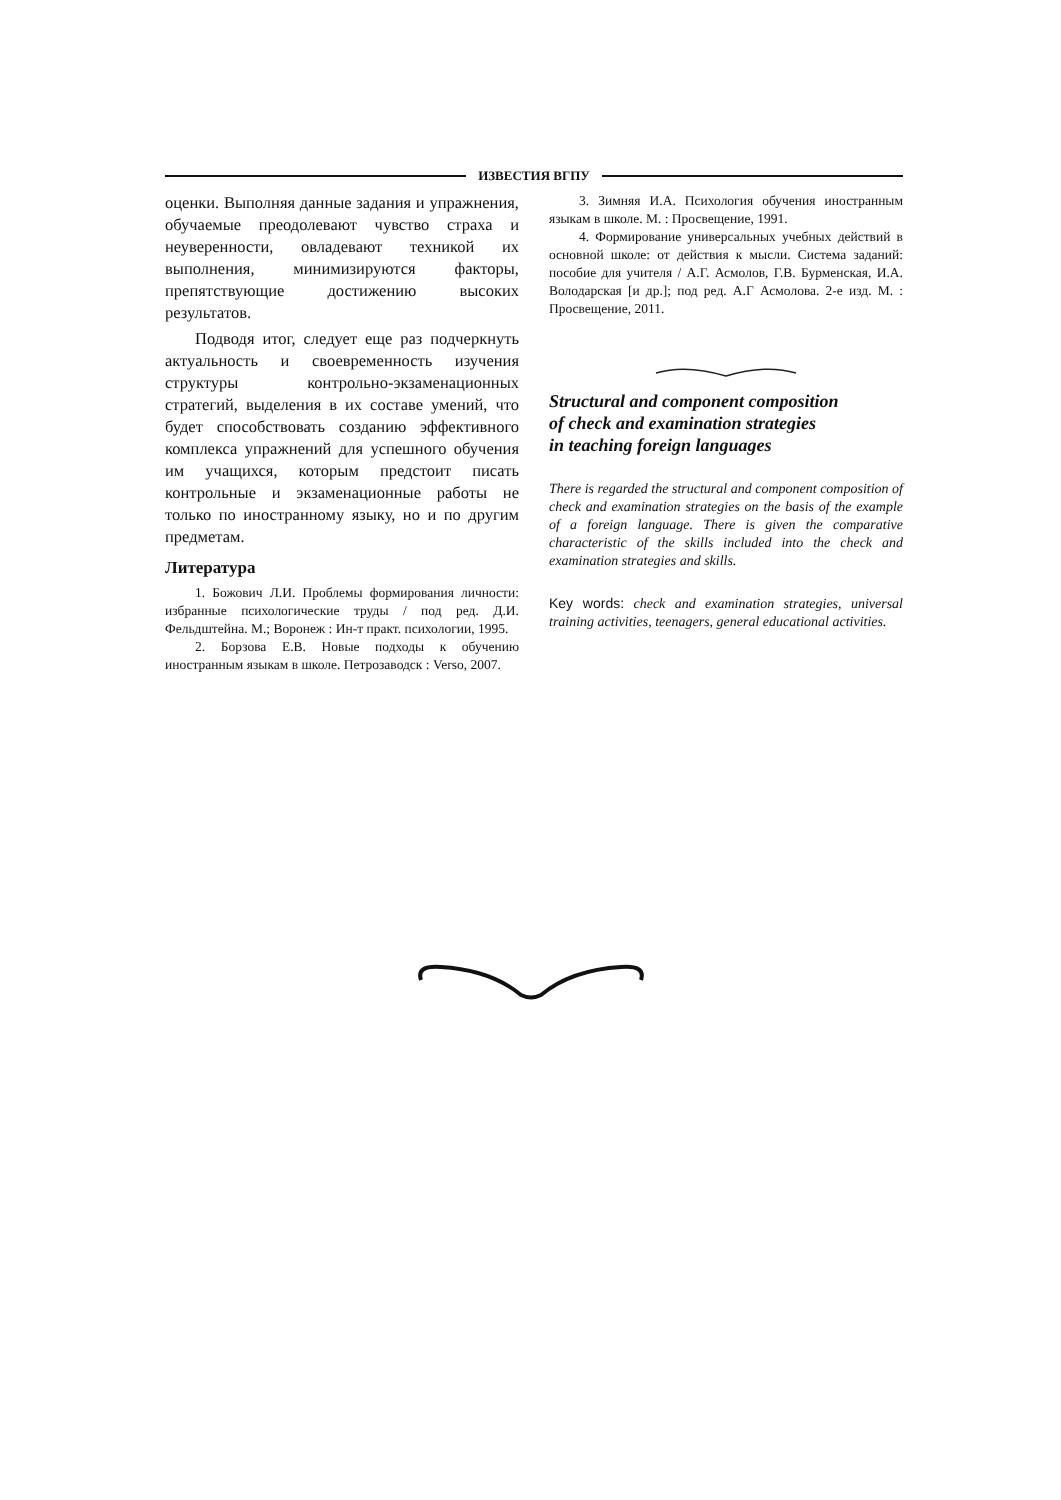ИЗВЕСТИЯ ВГПУ
оценки. Выполняя данные задания и упражнения, обучаемые преодолевают чувство страха и неуверенности, овладевают техникой их выполнения, минимизируются факторы, препятствующие достижению высоких результатов.
Подводя итог, следует еще раз подчеркнуть актуальность и своевременность изучения структуры контрольно-экзаменационных стратегий, выделения в их составе умений, что будет способствовать созданию эффективного комплекса упражнений для успешного обучения им учащихся, которым предстоит писать контрольные и экзаменационные работы не только по иностранному языку, но и по другим предметам.
Литература
1. Божович Л.И. Проблемы формирования личности: избранные психологические труды / под ред. Д.И. Фельдштейна. М.; Воронеж : Ин-т практ. психологии, 1995.
2. Борзова Е.В. Новые подходы к обучению иностранным языкам в школе. Петрозаводск : Verso, 2007.
3. Зимняя И.А. Психология обучения иностранным языкам в школе. М. : Просвещение, 1991.
4. Формирование универсальных учебных действий в основной школе: от действия к мысли. Система заданий: пособие для учителя / А.Г. Асмолов, Г.В. Бурменская, И.А. Володарская [и др.]; под ред. А.Г Асмолова. 2-е изд. М. : Просвещение, 2011.
Structural and component composition
of check and examination strategies
in teaching foreign languages
There is regarded the structural and component composition of check and examination strategies on the basis of the example of a foreign language. There is given the comparative characteristic of the skills included into the check and examination strategies and skills.
Key words: check and examination strategies, universal training activities, teenagers, general educational activities.